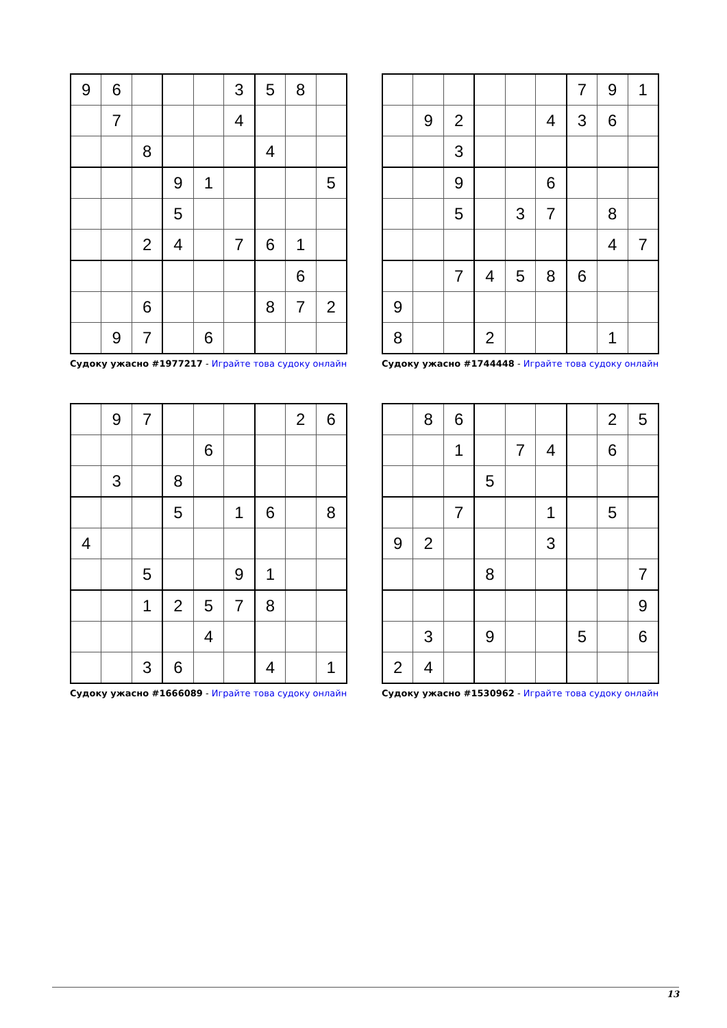| 9 | 6 | | | | 3 | 5 | 8 | |
| | 7 | | | | 4 | | | |
| | | 8 | | | | 4 | | |
| | | | 9 | 1 | | | | 5 |
| | | | 5 | | | | | |
| | | 2 | 4 | | 7 | 6 | 1 | |
| | | | | | | | 6 | |
| | | 6 | | | | 8 | 7 | 2 |
| | 9 | 7 | | 6 | | | | |
Судоку ужасно #1977217 - Играйте това судоку онлайн
| | | | | | | 7 | 9 | 1 |
| | 9 | 2 | | | 4 | 3 | 6 | |
| | | 3 | | | | | | |
| | | 9 | | | 6 | | | |
| | | 5 | | 3 | 7 | | 8 | |
| | | | | | | | 4 | 7 |
| | | 7 | 4 | 5 | 8 | 6 | | |
| 9 | | | | | | | | |
| 8 | | | 2 | | | | 1 | |
Судоку ужасно #1744448 - Играйте това судоку онлайн
| | 9 | 7 | | | | | 2 | 6 |
| | | | | 6 | | | | |
| | 3 | | 8 | | | | | |
| | | | 5 | | 1 | 6 | | 8 |
| 4 | | | | | | | | |
| | | 5 | | | 9 | 1 | | |
| | | 1 | 2 | 5 | 7 | 8 | | |
| | | | | 4 | | | | |
| | | 3 | 6 | | | 4 | | 1 |
Судоку ужасно #1666089 - Играйте това судоку онлайн
| | 8 | 6 | | | | | 2 | 5 |
| | | 1 | | 7 | 4 | | 6 | |
| | | | 5 | | | | | |
| | | 7 | | | 1 | | 5 | |
| 9 | 2 | | | | 3 | | | |
| | | | 8 | | | | | 7 |
| | | | | | | | | 9 |
| | 3 | | 9 | | | 5 | | 6 |
| 2 | 4 | | | | | | | |
Судоку ужасно #1530962 - Играйте това судоку онлайн
13